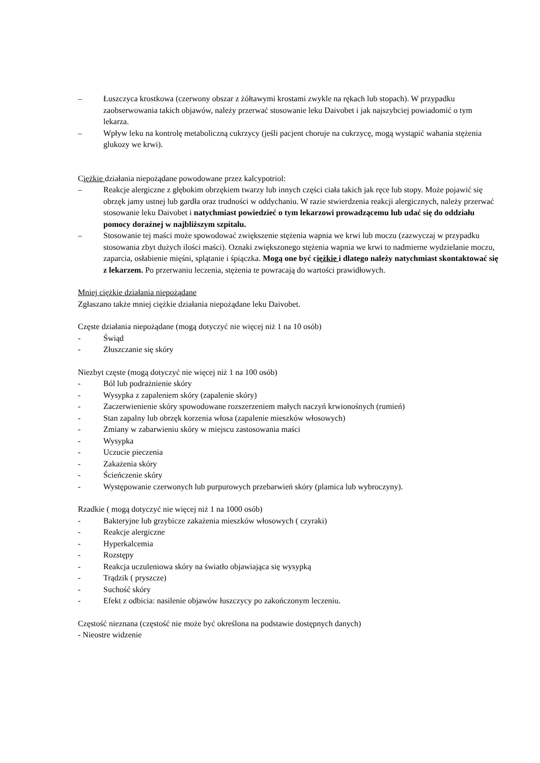– Łuszczyca krostkowa (czerwony obszar z żółtawymi krostami zwykle na rękach lub stopach). W przypadku zaobserwowania takich objawów, należy przerwać stosowanie leku Daivobet i jak najszybciej powiadomić o tym lekarza.
– Wpływ leku na kontrolę metaboliczną cukrzycy (jeśli pacjent choruje na cukrzycę, mogą wystąpić wahania stężenia glukozy we krwi).
Ciężkie działania niepożądane powodowane przez kalcypotriol:
– Reakcje alergiczne z głębokim obrzękiem twarzy lub innych części ciała takich jak ręce lub stopy. Może pojawić się obrzęk jamy ustnej lub gardła oraz trudności w oddychaniu. W razie stwierdzenia reakcji alergicznych, należy przerwać stosowanie leku Daivobet i natychmiast powiedzieć o tym lekarzowi prowadzącemu lub udać się do oddziału pomocy doraźnej w najbliższym szpitalu.
– Stosowanie tej maści może spowodować zwiększenie stężenia wapnia we krwi lub moczu (zazwyczaj w przypadku stosowania zbyt dużych ilości maści). Oznaki zwiększonego stężenia wapnia we krwi to nadmierne wydzielanie moczu, zaparcia, osłabienie mięśni, splątanie i śpiączka. Mogą one być ciężkie i dlatego należy natychmiast skontaktować się z lekarzem. Po przerwaniu leczenia, stężenia te powracają do wartości prawidłowych.
Mniej ciężkie działania niepożądane
Zgłaszano także mniej ciężkie działania niepożądane leku Daivobet.
Częste działania niepożądane (mogą dotyczyć nie więcej niż 1 na 10 osób)
- Świąd
- Złuszczanie się skóry
Niezbyt częste (mogą dotyczyć nie więcej niż 1 na 100 osób)
- Ból lub podrażnienie skóry
- Wysypka z zapaleniem skóry (zapalenie skóry)
- Zaczerwienienie skóry spowodowane rozszerzeniem małych naczyń krwionośnych (rumień)
- Stan zapalny lub obrzęk korzenia włosa (zapalenie mieszków włosowych)
- Zmiany w zabarwieniu skóry w miejscu zastosowania maści
- Wysypka
- Uczucie pieczenia
- Zakażenia skóry
- Ścieńczenie skóry
- Występowanie czerwonych lub purpurowych przebarwień skóry (plamica lub wybroczyny).
Rzadkie ( mogą dotyczyć nie więcej niż 1 na 1000 osób)
- Bakteryjne lub grzybicze zakażenia mieszków włosowych ( czyraki)
- Reakcje alergiczne
- Hyperkalcemia
- Rozstępy
- Reakcja uczuleniowa skóry na światło objawiająca się wysypką
- Trądzik ( pryszcze)
- Suchość skóry
- Efekt z odbicia: nasilenie objawów łuszczycy po zakończonym leczeniu.
Częstość nieznana (częstość nie może być określona na podstawie dostępnych danych)
- Nieostre widzenie